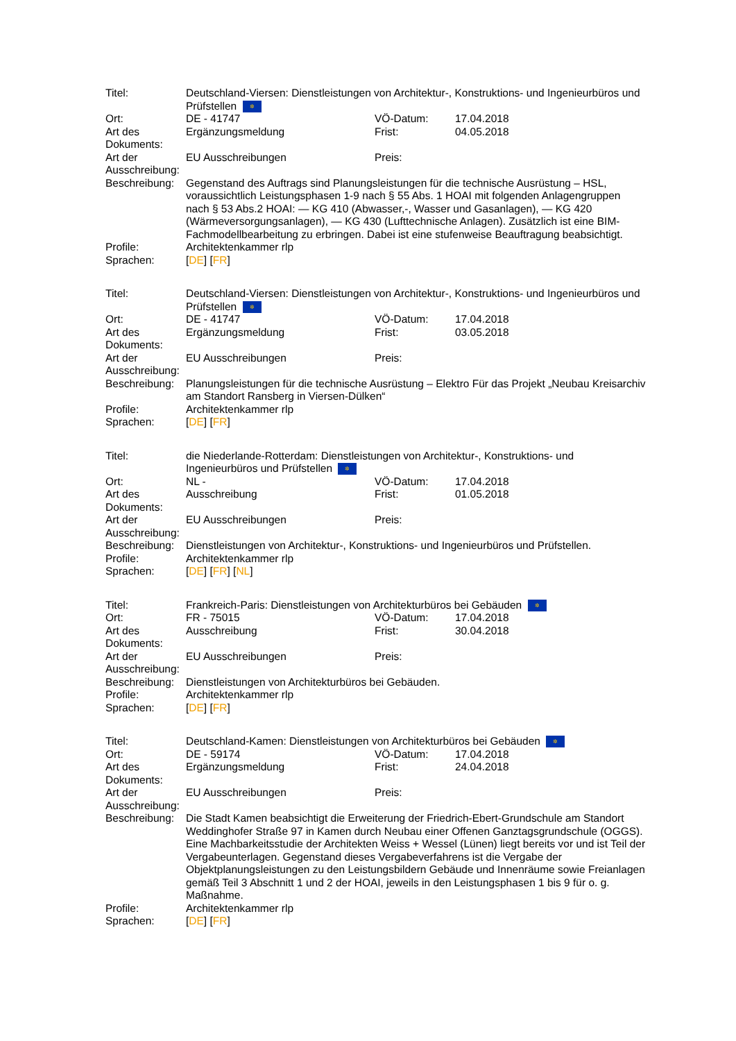| Titel: | Deutschland-Viersen: Dienstleistungen von Architektur-, Konstruktions- und Ingenieurbüros und Prüfstellen ✲ | | |
| Ort: | DE - 41747 | VÖ-Datum: | 17.04.2018 |
| Art des Dokuments: | Ergänzungsmeldung | Frist: | 04.05.2018 |
| Art der Ausschreibung: | EU Ausschreibungen | Preis: | |
| Beschreibung: | Gegenstand des Auftrags sind Planungsleistungen für die technische Ausrüstung – HSL, voraussichtlich Leistungsphasen 1-9 nach § 55 Abs. 1 HOAI mit folgenden Anlagengruppen nach § 53 Abs.2 HOAI: — KG 410 (Abwasser,-, Wasser und Gasanlagen), — KG 420 (Wärmeversorgungsanlagen), — KG 430 (Lufttechnische Anlagen). Zusätzlich ist eine BIM-Fachmodellbearbeitung zu erbringen. Dabei ist eine stufenweise Beauftragung beabsichtigt. | | |
| Profile: | Architektenkammer rlp | | |
| Sprachen: | [ DE ] [ FR ] | | |
| Titel: | Deutschland-Viersen: Dienstleistungen von Architektur-, Konstruktions- und Ingenieurbüros und Prüfstellen ✲ | | |
| Ort: | DE - 41747 | VÖ-Datum: | 17.04.2018 |
| Art des Dokuments: | Ergänzungsmeldung | Frist: | 03.05.2018 |
| Art der Ausschreibung: | EU Ausschreibungen | Preis: | |
| Beschreibung: | Planungsleistungen für die technische Ausrüstung – Elektro Für das Projekt „Neubau Kreisarchiv am Standort Ransberg in Viersen-Dülken“ | | |
| Profile: | Architektenkammer rlp | | |
| Sprachen: | [ DE ] [ FR ] | | |
| Titel: | die Niederlande-Rotterdam: Dienstleistungen von Architektur-, Konstruktions- und Ingenieurbüros und Prüfstellen ✲ | | |
| Ort: | NL - | VÖ-Datum: | 17.04.2018 |
| Art des Dokuments: | Ausschreibung | Frist: | 01.05.2018 |
| Art der Ausschreibung: | EU Ausschreibungen | Preis: | |
| Beschreibung: | Dienstleistungen von Architektur-, Konstruktions- und Ingenieurbüros und Prüfstellen. | | |
| Profile: | Architektenkammer rlp | | |
| Sprachen: | [ DE ] [ FR ] [ NL ] | | |
| Titel: | Frankreich-Paris: Dienstleistungen von Architekturbüros bei Gebäuden ✲ | | |
| Ort: | FR - 75015 | VÖ-Datum: | 17.04.2018 |
| Art des Dokuments: | Ausschreibung | Frist: | 30.04.2018 |
| Art der Ausschreibung: | EU Ausschreibungen | Preis: | |
| Beschreibung: | Dienstleistungen von Architekturbüros bei Gebäuden. | | |
| Profile: | Architektenkammer rlp | | |
| Sprachen: | [ DE ] [ FR ] | | |
| Titel: | Deutschland-Kamen: Dienstleistungen von Architekturbüros bei Gebäuden ✲ | | |
| Ort: | DE - 59174 | VÖ-Datum: | 17.04.2018 |
| Art des Dokuments: | Ergänzungsmeldung | Frist: | 24.04.2018 |
| Art der Ausschreibung: | EU Ausschreibungen | Preis: | |
| Beschreibung: | Die Stadt Kamen beabsichtigt die Erweiterung der Friedrich-Ebert-Grundschule am Standort Weddinghofer Straße 97 in Kamen durch Neubau einer Offenen Ganztagsgrundschule (OGGS). Eine Machbarkeitsstudie der Architekten Weiss + Wessel (Lünen) liegt bereits vor und ist Teil der Vergabeunterlagen. Gegenstand dieses Vergabeverfahrens ist die Vergabe der Objektplanungsleistungen zu den Leistungsbildern Gebäude und Innenräume sowie Freianlagen gemäß Teil 3 Abschnitt 1 und 2 der HOAI, jeweils in den Leistungsphasen 1 bis 9 für o. g. Maßnahme. | | |
| Profile: | Architektenkammer rlp | | |
| Sprachen: | [ DE ] [ FR ] | | |